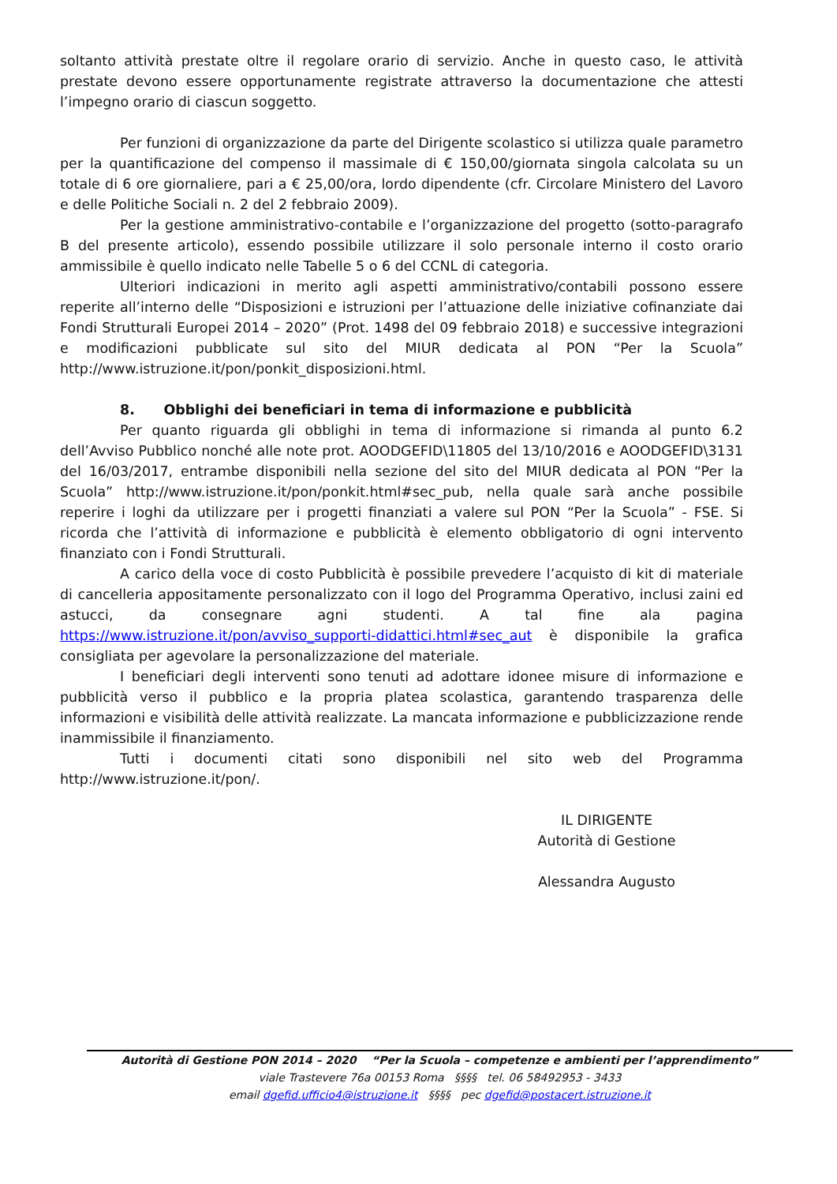soltanto attività prestate oltre il regolare orario di servizio. Anche in questo caso, le attività prestate devono essere opportunamente registrate attraverso la documentazione che attesti l’impegno orario di ciascun soggetto.
Per funzioni di organizzazione da parte del Dirigente scolastico si utilizza quale parametro per la quantificazione del compenso il massimale di € 150,00/giornata singola calcolata su un totale di 6 ore giornaliere, pari a € 25,00/ora, lordo dipendente (cfr. Circolare Ministero del Lavoro e delle Politiche Sociali n. 2 del 2 febbraio 2009).
Per la gestione amministrativo-contabile e l’organizzazione del progetto (sotto-paragrafo B del presente articolo), essendo possibile utilizzare il solo personale interno il costo orario ammissibile è quello indicato nelle Tabelle 5 o 6 del CCNL di categoria.
Ulteriori indicazioni in merito agli aspetti amministrativo/contabili possono essere reperite all’interno delle “Disposizioni e istruzioni per l’attuazione delle iniziative cofinanziate dai Fondi Strutturali Europei 2014 – 2020” (Prot. 1498 del 09 febbraio 2018) e successive integrazioni e modificazioni pubblicate sul sito del MIUR dedicata al PON “Per la Scuola” http://www.istruzione.it/pon/ponkit_disposizioni.html.
8. Obblighi dei beneficiari in tema di informazione e pubblicità
Per quanto riguarda gli obblighi in tema di informazione si rimanda al punto 6.2 dell’Avviso Pubblico nonché alle note prot. AOODGEFID\11805 del 13/10/2016 e AOODGEFID\3131 del 16/03/2017, entrambe disponibili nella sezione del sito del MIUR dedicata al PON “Per la Scuola” http://www.istruzione.it/pon/ponkit.html#sec_pub, nella quale sarà anche possibile reperire i loghi da utilizzare per i progetti finanziati a valere sul PON “Per la Scuola” - FSE. Si ricorda che l’attività di informazione e pubblicità è elemento obbligatorio di ogni intervento finanziato con i Fondi Strutturali.
A carico della voce di costo Pubblicità è possibile prevedere l’acquisto di kit di materiale di cancelleria appositamente personalizzato con il logo del Programma Operativo, inclusi zaini ed astucci, da consegnare agni studenti. A tal fine ala pagina https://www.istruzione.it/pon/avviso_supporti-didattici.html#sec_aut è disponibile la grafica consigliata per agevolare la personalizzazione del materiale.
I beneficiari degli interventi sono tenuti ad adottare idonee misure di informazione e pubblicità verso il pubblico e la propria platea scolastica, garantendo trasparenza delle informazioni e visibilità delle attività realizzate. La mancata informazione e pubblicizzazione rende inammissibile il finanziamento.
Tutti i documenti citati sono disponibili nel sito web del Programma http://www.istruzione.it/pon/.
IL DIRIGENTE
Autorità di Gestione
Alessandra Augusto
Autorità di Gestione PON 2014 – 2020 “Per la Scuola – competenze e ambienti per l’apprendimento”
viale Trastevere 76a 00153 Roma §§§§ tel. 06 58492953 - 3433
email dgefid.ufficio4@istruzione.it §§§§ pec dgefid@postacert.istruzione.it